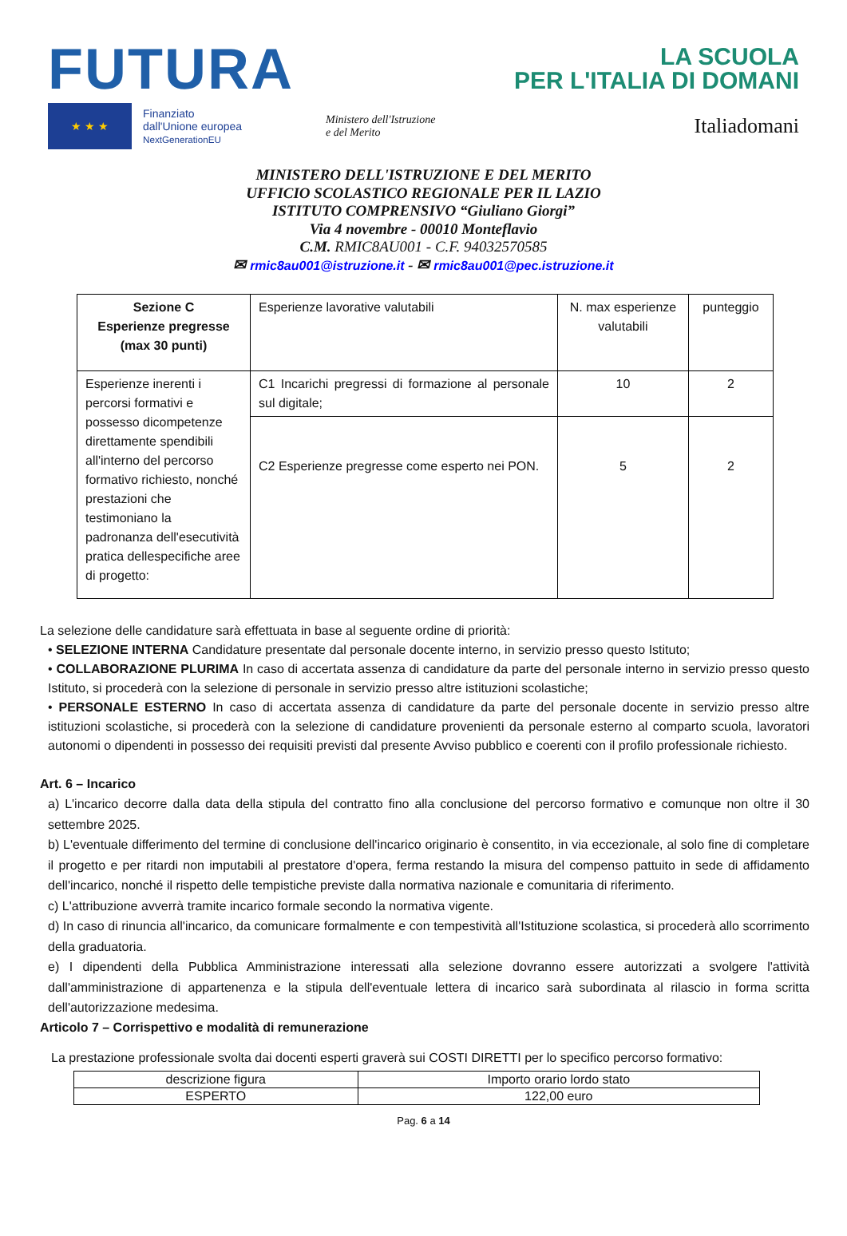FUTURA
LA SCUOLA
PER L'ITALIA DI DOMANI
★ ★ ★
Finanziato
dall'Unione europea
NextGenerationEU
Ministero dell'Istruzione
e del Merito
Italiadomani
MINISTERO DELL'ISTRUZIONE E DEL MERITO
UFFICIO SCOLASTICO REGIONALE PER IL LAZIO
ISTITUTO COMPRENSIVO “Giuliano Giorgi”
Via 4 novembre - 00010 Monteflavio
C.M. RMIC8AU001 - C.F. 94032570585
✉ rmic8au001@istruzione.it - ✉ rmic8au001@pec.istruzione.it
| Sezione C Esperienze pregresse (max 30 punti) | Esperienze lavorative valutabili | N. max esperienze valutabili | punteggio |
| Esperienze inerenti i percorsi formativi e possesso dicompetenze direttamente spendibili all'interno del percorso formativo richiesto, nonché prestazioni che testimoniano la padronanza dell'esecutività pratica dellespecifiche aree di progetto: | C1 Incarichi pregressi di formazione al personale sul digitale; | 10 | 2 |
| | C2 Esperienze pregresse come esperto nei PON. | 5 | 2 |
La selezione delle candidature sarà effettuata in base al seguente ordine di priorità:
• SELEZIONE INTERNA Candidature presentate dal personale docente interno, in servizio presso questo Istituto;
• COLLABORAZIONE PLURIMA In caso di accertata assenza di candidature da parte del personale interno in servizio presso questo Istituto, si procederà con la selezione di personale in servizio presso altre istituzioni scolastiche;
• PERSONALE ESTERNO In caso di accertata assenza di candidature da parte del personale docente in servizio presso altre istituzioni scolastiche, si procederà con la selezione di candidature provenienti da personale esterno al comparto scuola, lavoratori autonomi o dipendenti in possesso dei requisiti previsti dal presente Avviso pubblico e coerenti con il profilo professionale richiesto.
Art. 6 – Incarico
a) L'incarico decorre dalla data della stipula del contratto fino alla conclusione del percorso formativo e comunque non oltre il 30 settembre 2025.
b) L'eventuale differimento del termine di conclusione dell'incarico originario è consentito, in via eccezionale, al solo fine di completare il progetto e per ritardi non imputabili al prestatore d'opera, ferma restando la misura del compenso pattuito in sede di affidamento dell'incarico, nonché il rispetto delle tempistiche previste dalla normativa nazionale e comunitaria di riferimento.
c) L'attribuzione avverrà tramite incarico formale secondo la normativa vigente.
d) In caso di rinuncia all'incarico, da comunicare formalmente e con tempestività all'Istituzione scolastica, si procederà allo scorrimento della graduatoria.
e) I dipendenti della Pubblica Amministrazione interessati alla selezione dovranno essere autorizzati a svolgere l'attività dall'amministrazione di appartenenza e la stipula dell'eventuale lettera di incarico sarà subordinata al rilascio in forma scritta dell'autorizzazione medesima.
Articolo 7 – Corrispettivo e modalità di remunerazione
La prestazione professionale svolta dai docenti esperti graverà sui COSTI DIRETTI per lo specifico percorso formativo:
| descrizione figura | Importo orario lordo stato |
| ESPERTO | 122,00 euro |
Pag. 6 a 14